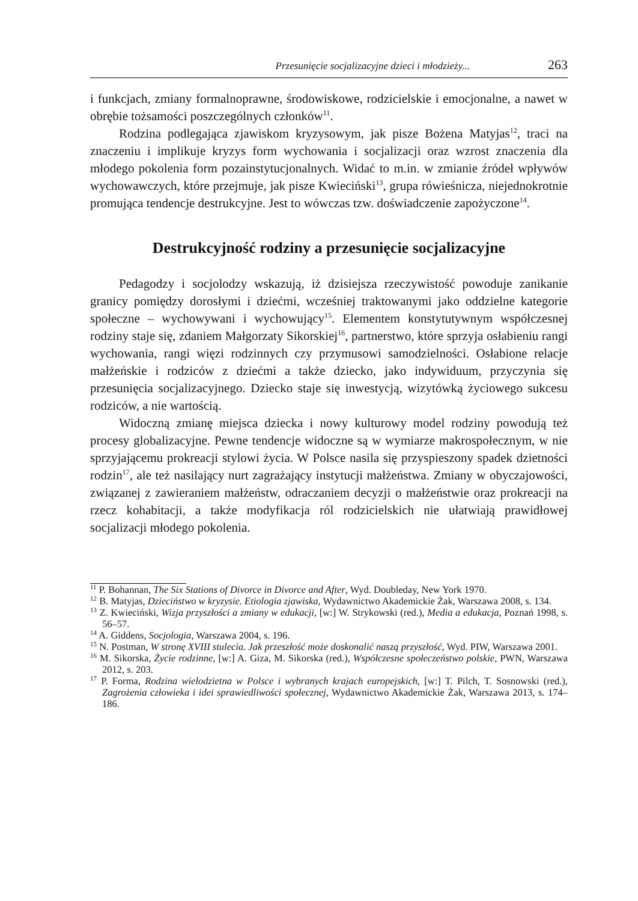Przesunięcie socjalizacyjne dzieci i młodzieży... 263
i funkcjach, zmiany formalnoprawne, środowiskowe, rodzicielskie i emocjonalne, a nawet w obrębie tożsamości poszczególnych członków<sup>11</sup>.
Rodzina podlegająca zjawiskom kryzysowym, jak pisze Bożena Matyjas<sup>12</sup>, traci na znaczeniu i implikuje kryzys form wychowania i socjalizacji oraz wzrost znaczenia dla młodego pokolenia form pozainstytucjonalnych. Widać to m.in. w zmianie źródeł wpływów wychowawczych, które przejmuje, jak pisze Kwieciński<sup>13</sup>, grupa rówieśnicza, niejednokrotnie promująca tendencje destrukcyjne. Jest to wówczas tzw. doświadczenie zapożyczone<sup>14</sup>.
Destrukcyjność rodziny a przesunięcie socjalizacyjne
Pedagodzy i socjolodzy wskazują, iż dzisiejsza rzeczywistość powoduje zanikanie granicy pomiędzy dorosłymi i dziećmi, wcześniej traktowanymi jako oddzielne kategorie społeczne – wychowywani i wychowujący<sup>15</sup>. Elementem konstytutywnym współczesnej rodziny staje się, zdaniem Małgorzaty Sikorskiej<sup>16</sup>, partnerstwo, które sprzyja osłabieniu rangi wychowania, rangi więzi rodzinnych czy przymusowi samodzielności. Osłabione relacje małżeńskie i rodziców z dziećmi a także dziecko, jako indywiduum, przyczynia się przesunięcia socjalizacyjnego. Dziecko staje się inwestycją, wizytówką życiowego sukcesu rodziców, a nie wartością.
Widoczną zmianę miejsca dziecka i nowy kulturowy model rodziny powodują też procesy globalizacyjne. Pewne tendencje widoczne są w wymiarze makrospołecznym, w nie sprzyjającemu prokreacji stylowi życia. W Polsce nasila się przyspieszony spadek dzietności rodzin<sup>17</sup>, ale też nasilający nurt zagrażający instytucji małżeństwa. Zmiany w obyczajowości, związanej z zawieraniem małżeństw, odraczaniem decyzji o małżeństwie oraz prokreacji na rzecz kohabitacji, a także modyfikacja ról rodzicielskich nie ułatwiają prawidłowej socjalizacji młodego pokolenia.
<sup>11</sup> P. Bohannan, The Six Stations of Divorce in Divorce and After, Wyd. Doubleday, New York 1970.
<sup>12</sup> B. Matyjas, Dzieciństwo w kryzysie. Etiologia zjawiska, Wydawnictwo Akademickie Żak, Warszawa 2008, s. 134.
<sup>13</sup> Z. Kwieciński, Wizja przyszłości a zmiany w edukacji, [w:] W. Strykowski (red.), Media a edukacja, Poznań 1998, s. 56–57.
<sup>14</sup> A. Giddens, Socjologia, Warszawa 2004, s. 196.
<sup>15</sup> N. Postman, W stronę XVIII stulecia. Jak przeszłość może doskonalić naszą przyszłość, Wyd. PIW, Warszawa 2001.
<sup>16</sup> M. Sikorska, Życie rodzinne, [w:] A. Giza, M. Sikorska (red.), Współczesne społeczeństwo polskie, PWN, Warszawa 2012, s. 203.
<sup>17</sup> P. Forma, Rodzina wielodzietna w Polsce i wybranych krajach europejskich, [w:] T. Pilch, T. Sosnowski (red.), Zagrożenia człowieka i idei sprawiedliwości społecznej, Wydawnictwo Akademickie Żak, Warszawa 2013, s. 174–186.